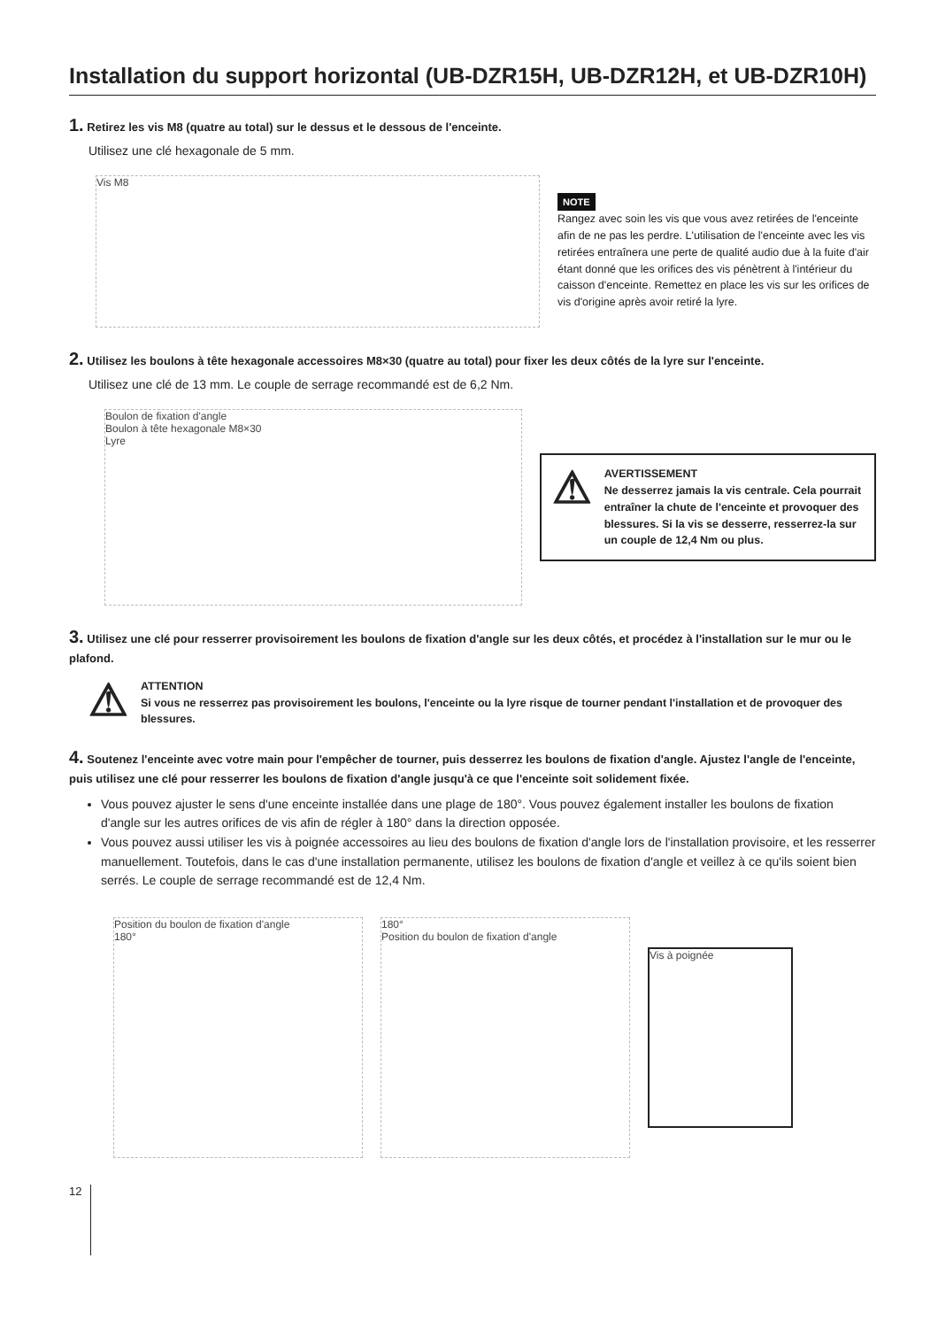Installation du support horizontal (UB-DZR15H, UB-DZR12H, et UB-DZR10H)
1. Retirez les vis M8 (quatre au total) sur le dessus et le dessous de l'enceinte.
Utilisez une clé hexagonale de 5 mm.
Vis M8
NOTE
Rangez avec soin les vis que vous avez retirées de l'enceinte afin de ne pas les perdre. L'utilisation de l'enceinte avec les vis retirées entraînera une perte de qualité audio due à la fuite d'air étant donné que les orifices des vis pénètrent à l'intérieur du caisson d'enceinte. Remettez en place les vis sur les orifices de vis d'origine après avoir retiré la lyre.
2. Utilisez les boulons à tête hexagonale accessoires M8×30 (quatre au total) pour fixer les deux côtés de la lyre sur l'enceinte.
Utilisez une clé de 13 mm. Le couple de serrage recommandé est de 6,2 Nm.
Boulon de fixation d'angle
Boulon à tête hexagonale M8×30
Lyre
⚠
AVERTISSEMENT
Ne desserrez jamais la vis centrale. Cela pourrait entraîner la chute de l'enceinte et provoquer des blessures. Si la vis se desserre, resserrez-la sur un couple de 12,4 Nm ou plus.
3. Utilisez une clé pour resserrer provisoirement les boulons de fixation d'angle sur les deux côtés, et procédez à l'installation sur le mur ou le plafond.
⚠
ATTENTION
Si vous ne resserrez pas provisoirement les boulons, l'enceinte ou la lyre risque de tourner pendant l'installation et de provoquer des blessures.
4. Soutenez l'enceinte avec votre main pour l'empêcher de tourner, puis desserrez les boulons de fixation d'angle. Ajustez l'angle de l'enceinte, puis utilisez une clé pour resserrer les boulons de fixation d'angle jusqu'à ce que l'enceinte soit solidement fixée.
Vous pouvez ajuster le sens d'une enceinte installée dans une plage de 180°. Vous pouvez également installer les boulons de fixation d'angle sur les autres orifices de vis afin de régler à 180° dans la direction opposée.
Vous pouvez aussi utiliser les vis à poignée accessoires au lieu des boulons de fixation d'angle lors de l'installation provisoire, et les resserrer manuellement. Toutefois, dans le cas d'une installation permanente, utilisez les boulons de fixation d'angle et veillez à ce qu'ils soient bien serrés. Le couple de serrage recommandé est de 12,4 Nm.
Position du boulon de fixation d'angle
180°
180°
Position du boulon de fixation d'angle
Vis à poignée
12